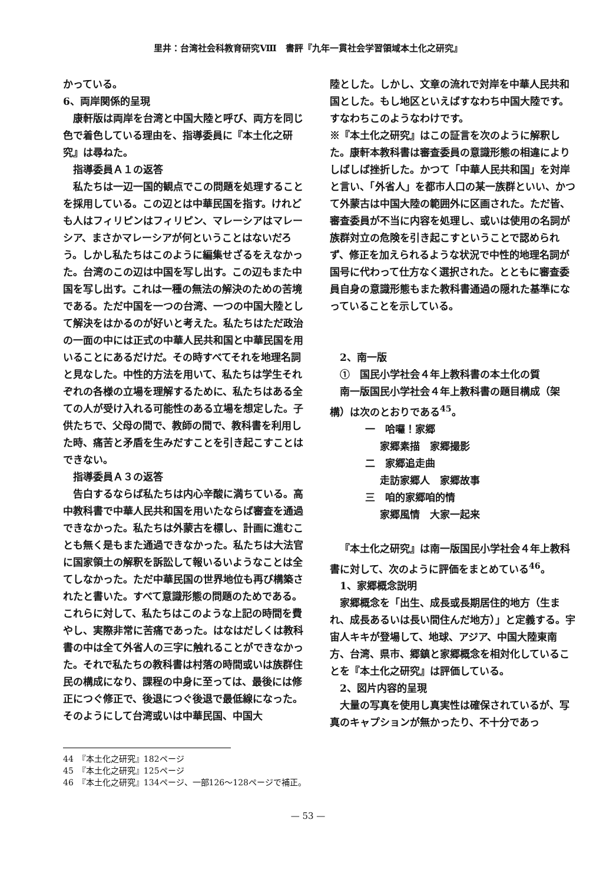里井：台湾社会科教育研究Ⅷ　書評『九年一貫社会学習領域本土化之研究』
かっている。
6、両岸関係的呈現
康軒版は両岸を台湾と中国大陸と呼び、両方を同じ色で着色している理由を、指導委員に『本土化之研究』は尋ねた。
指導委員Ａ１の返答
私たちは一辺一国的観点でこの問題を処理することを採用している。この辺とは中華民国を指す。けれども人はフィリピンはフィリピン、マレーシアはマレーシア、まさかマレーシアが何ということはないだろう。しかし私たちはこのように編集せざるをえなかった。台湾のこの辺は中国を写し出す。この辺もまた中国を写し出す。これは一種の無法の解決のための苦境である。ただ中国を一つの台湾、一つの中国大陸として解決をはかるのが好いと考えた。私たちはただ政治の一面の中には正式の中華人民共和国と中華民国を用いることにあるだけだ。その時すべてそれを地理名詞と見なした。中性的方法を用いて、私たちは学生それぞれの各様の立場を理解するために、私たちはある全ての人が受け入れる可能性のある立場を想定した。子供たちで、父母の間で、教師の間で、教科書を利用した時、痛苦と矛盾を生みだすことを引き起こすことはできない。
指導委員Ａ３の返答
告白するならば私たちは内心辛酸に満ちている。高中教科書で中華人民共和国を用いたならば審査を通過できなかった。私たちは外蒙古を標し、計画に進むことも無く是もまた通過できなかった。私たちは大法官に国家領土の解釈を訴訟して報いるいようなことは全てしなかった。ただ中華民国の世界地位も再び構築されたと書いた。すべて意識形態の問題のためである。これらに対して、私たちはこのような上記の時間を費やし、実際非常に苦痛であった。はなはだしくは教科書の中は全て外省人の三字に触れることができなかった。それで私たちの教科書は村落の時間或いは族群住民の構成になり、課程の中身に至っては、最後には修正につぐ修正で、後退につぐ後退で最低線になった。そのようにして台湾或いは中華民国、中国大
陸とした。しかし、文章の流れで対岸を中華人民共和国とした。もし地区といえばすなわち中国大陸です。すなわちこのようなわけです。
※『本土化之研究』はこの証言を次のように解釈した。康軒本教科書は審査委員の意識形態の相違によりしばしば挫折した。かつて「中華人民共和国」を対岸と言い、「外省人」を都市人口の某一族群といい、かつて外蒙古は中国大陸の範囲外に区画された。ただ皆、審査委員が不当に内容を処理し、或いは使用の名詞が族群対立の危険を引き起こすということで認められず、修正を加えられるような状況で中性的地理名詞が国号に代わって仕方なく選択された。とともに審査委員自身の意識形態もまた教科書通過の隠れた基準になっていることを示している。
2、南一版
①　国民小学社会４年上教科書の本土化の質
南一版国民小学社会４年上教科書の題目構成（架構）は次のとおりである<sup>45</sup>。
一　哈囉！家郷
家郷素描　家郷撮影
二　家郷追走曲
走訪家郷人　家郷故事
三　咱的家郷咱的情
家郷風情　大家一起来
『本土化之研究』は南一版国民小学社会４年上教科書に対して、次のように評価をまとめている<sup>46</sup>。
1、家郷概念説明
家郷概念を「出生、成長或長期居住的地方（生まれ、成長あるいは長い間住んだ地方）」と定義する。宇宙人キキが登場して、地球、アジア、中国大陸東南方、台湾、県市、郷鎮と家郷概念を相対化していることを『本土化之研究』は評価している。
2、図片内容的呈現
大量の写真を使用し真実性は確保されているが、写真のキャプションが無かったり、不十分であっ
44　『本土化之研究』182ページ
45　『本土化之研究』125ページ
46　『本土化之研究』134ページ、一部126～128ページで補正。
— 53 —